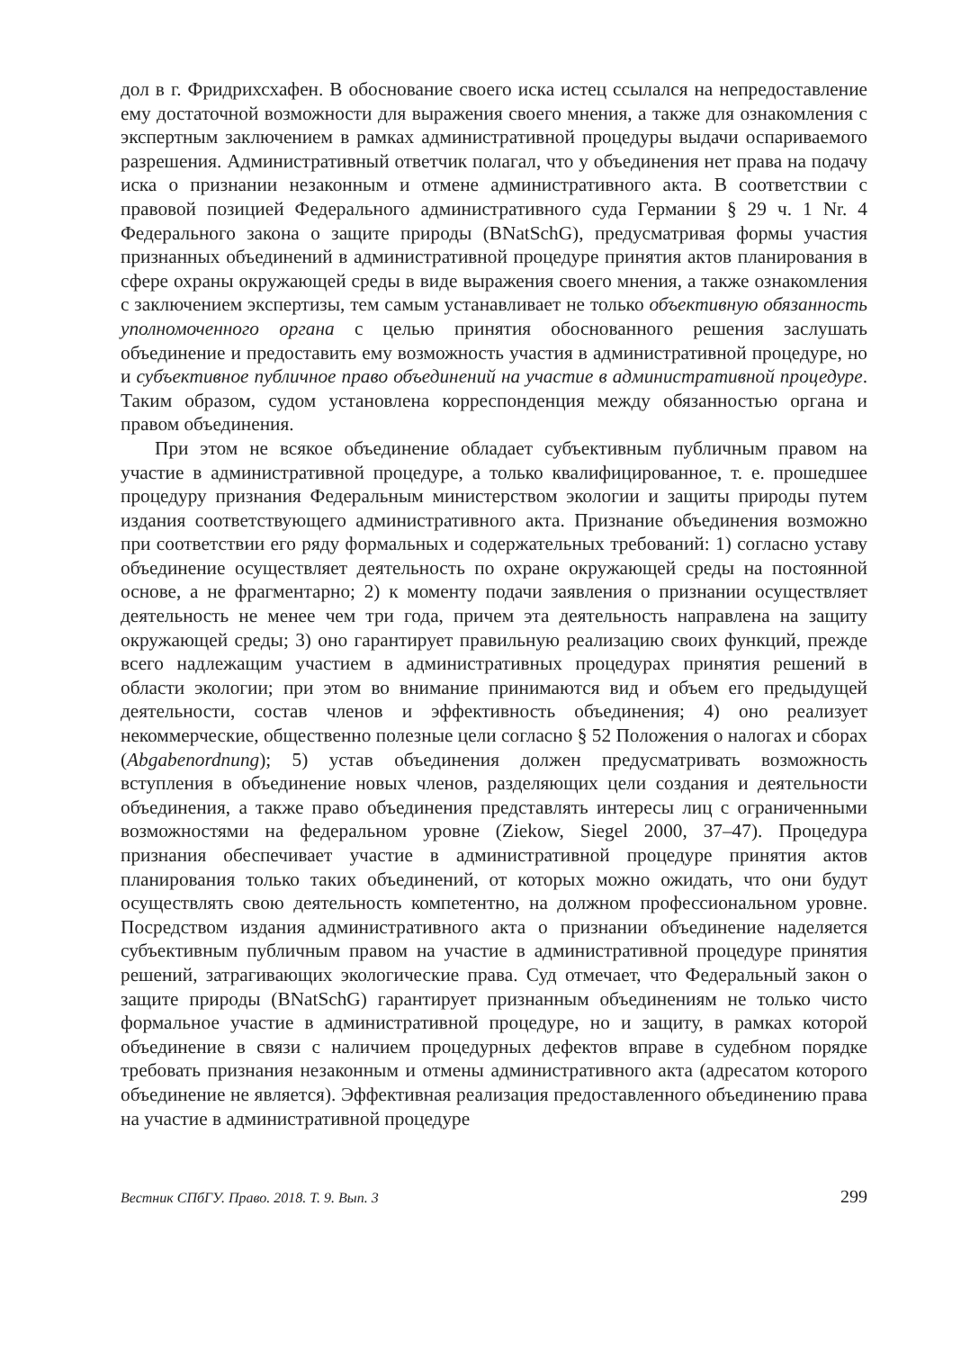дол в г. Фридрихсхафен. В обоснование своего иска истец ссылался на непредоставление ему достаточной возможности для выражения своего мнения, а также для ознакомления с экспертным заключением в рамках административной процедуры выдачи оспариваемого разрешения. Административный ответчик полагал, что у объединения нет права на подачу иска о признании незаконным и отмене административного акта. В соответствии с правовой позицией Федерального административного суда Германии § 29 ч. 1 Nr. 4 Федерального закона о защите природы (BNatSchG), предусматривая формы участия признанных объединений в административной процедуре принятия актов планирования в сфере охраны окружающей среды в виде выражения своего мнения, а также ознакомления с заключением экспертизы, тем самым устанавливает не только объективную обязанность уполномоченного органа с целью принятия обоснованного решения заслушать объединение и предоставить ему возможность участия в административной процедуре, но и субъективное публичное право объединений на участие в административной процедуре. Таким образом, судом установлена корреспонденция между обязанностью органа и правом объединения.
При этом не всякое объединение обладает субъективным публичным правом на участие в административной процедуре, а только квалифицированное, т. е. прошедшее процедуру признания Федеральным министерством экологии и защиты природы путем издания соответствующего административного акта. Признание объединения возможно при соответствии его ряду формальных и содержательных требований: 1) согласно уставу объединение осуществляет деятельность по охране окружающей среды на постоянной основе, а не фрагментарно; 2) к моменту подачи заявления о признании осуществляет деятельность не менее чем три года, причем эта деятельность направлена на защиту окружающей среды; 3) оно гарантирует правильную реализацию своих функций, прежде всего надлежащим участием в административных процедурах принятия решений в области экологии; при этом во внимание принимаются вид и объем его предыдущей деятельности, состав членов и эффективность объединения; 4) оно реализует некоммерческие, общественно полезные цели согласно § 52 Положения о налогах и сборах (Abgabenordnung); 5) устав объединения должен предусматривать возможность вступления в объединение новых членов, разделяющих цели создания и деятельности объединения, а также право объединения представлять интересы лиц с ограниченными возможностями на федеральном уровне (Ziekow, Siegel 2000, 37–47). Процедура признания обеспечивает участие в административной процедуре принятия актов планирования только таких объединений, от которых можно ожидать, что они будут осуществлять свою деятельность компетентно, на должном профессиональном уровне. Посредством издания административного акта о признании объединение наделяется субъективным публичным правом на участие в административной процедуре принятия решений, затрагивающих экологические права. Суд отмечает, что Федеральный закон о защите природы (BNatSchG) гарантирует признанным объединениям не только чисто формальное участие в административной процедуре, но и защиту, в рамках которой объединение в связи с наличием процедурных дефектов вправе в судебном порядке требовать признания незаконным и отмены административного акта (адресатом которого объединение не является). Эффективная реализация предоставленного объединению права на участие в административной процедуре
Вестник СПбГУ. Право. 2018. Т. 9. Вып. 3 299